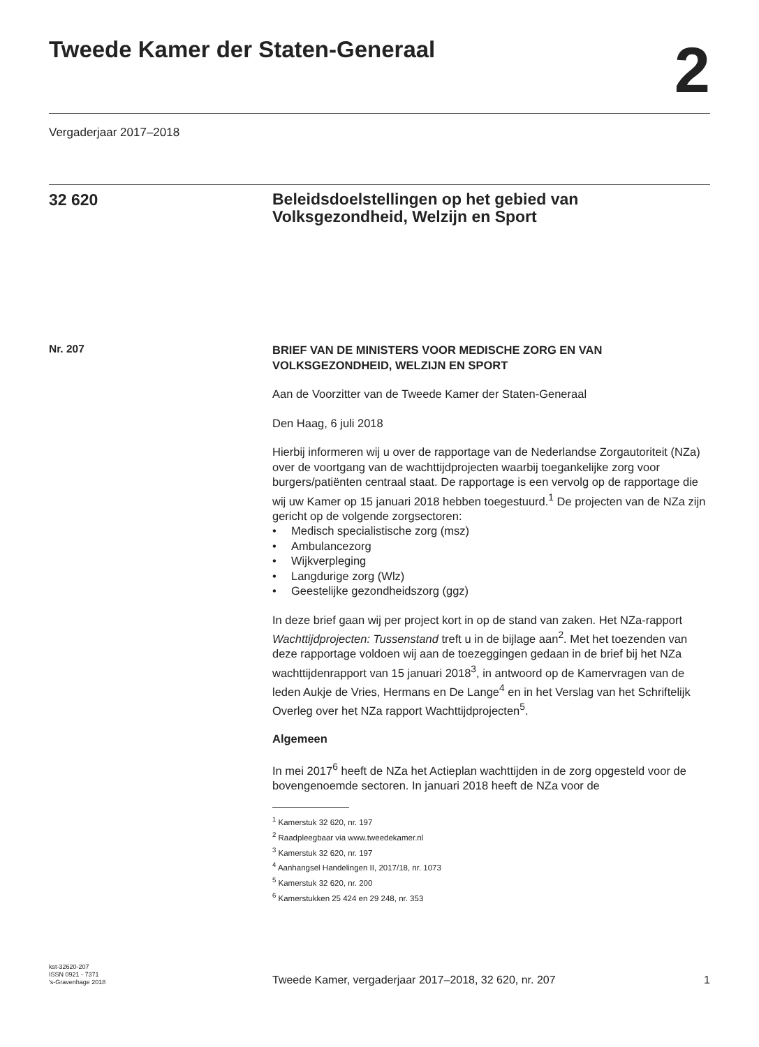Tweede Kamer der Staten-Generaal
2
Vergaderjaar 2017–2018
32 620
Beleidsdoelstellingen op het gebied van Volksgezondheid, Welzijn en Sport
Nr. 207
BRIEF VAN DE MINISTERS VOOR MEDISCHE ZORG EN VAN VOLKSGEZONDHEID, WELZIJN EN SPORT
Aan de Voorzitter van de Tweede Kamer der Staten-Generaal
Den Haag, 6 juli 2018
Hierbij informeren wij u over de rapportage van de Nederlandse Zorgautoriteit (NZa) over de voortgang van de wachttijdprojecten waarbij toegankelijke zorg voor burgers/patiënten centraal staat. De rapportage is een vervolg op de rapportage die wij uw Kamer op 15 januari 2018 hebben toegestuurd.<sup>1</sup> De projecten van de NZa zijn gericht op de volgende zorgsectoren:
• Medisch specialistische zorg (msz)
• Ambulancezorg
• Wijkverpleging
• Langdurige zorg (Wlz)
• Geestelijke gezondheidszorg (ggz)
In deze brief gaan wij per project kort in op de stand van zaken. Het NZa-rapport Wachttijdprojecten: Tussenstand treft u in de bijlage aan<sup>2</sup>. Met het toezenden van deze rapportage voldoen wij aan de toezeggingen gedaan in de brief bij het NZa wachttijdenrapport van 15 januari 2018<sup>3</sup>, in antwoord op de Kamervragen van de leden Aukje de Vries, Hermans en De Lange<sup>4</sup> en in het Verslag van het Schriftelijk Overleg over het NZa rapport Wachttijdprojecten<sup>5</sup>.
Algemeen
In mei 2017<sup>6</sup> heeft de NZa het Actieplan wachttijden in de zorg opgesteld voor de bovengenoemde sectoren. In januari 2018 heeft de NZa voor de
<sup>1</sup> Kamerstuk 32 620, nr. 197
<sup>2</sup> Raadpleegbaar via www.tweedekamer.nl
<sup>3</sup> Kamerstuk 32 620, nr. 197
<sup>4</sup> Aanhangsel Handelingen II, 2017/18, nr. 1073
<sup>5</sup> Kamerstuk 32 620, nr. 200
<sup>6</sup> Kamerstukken 25 424 en 29 248, nr. 353
kst-32620-207
ISSN 0921 - 7371
's-Gravenhage 2018
Tweede Kamer, vergaderjaar 2017–2018, 32 620, nr. 207 1